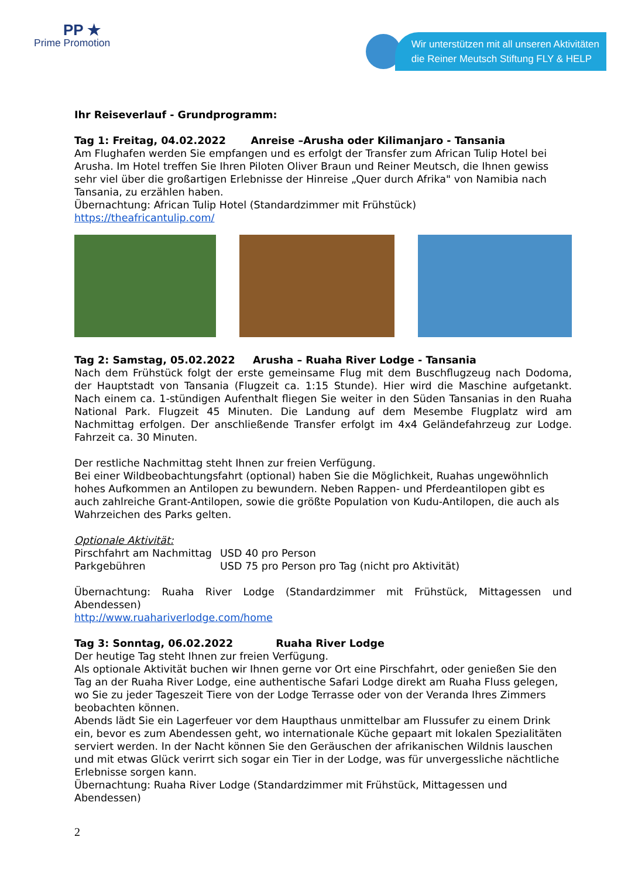PP ★
Prime Promotion
Wir unterstützen mit all unseren Aktivitäten
die Reiner Meutsch Stiftung FLY & HELP
Ihr Reiseverlauf - Grundprogramm:
Tag 1: Freitag, 04.02.2022 Anreise –Arusha oder Kilimanjaro - Tansania
Am Flughafen werden Sie empfangen und es erfolgt der Transfer zum African Tulip Hotel bei Arusha. Im Hotel treffen Sie Ihren Piloten Oliver Braun und Reiner Meutsch, die Ihnen gewiss sehr viel über die großartigen Erlebnisse der Hinreise „Quer durch Afrika" von Namibia nach Tansania, zu erzählen haben.
Übernachtung: African Tulip Hotel (Standardzimmer mit Frühstück)
https://theafricantulip.com/
Tag 2: Samstag, 05.02.2022 Arusha – Ruaha River Lodge - Tansania
Nach dem Frühstück folgt der erste gemeinsame Flug mit dem Buschflugzeug nach Dodoma, der Hauptstadt von Tansania (Flugzeit ca. 1:15 Stunde). Hier wird die Maschine aufgetankt. Nach einem ca. 1-stündigen Aufenthalt fliegen Sie weiter in den Süden Tansanias in den Ruaha National Park. Flugzeit 45 Minuten. Die Landung auf dem Mesembe Flugplatz wird am Nachmittag erfolgen. Der anschließende Transfer erfolgt im 4x4 Geländefahrzeug zur Lodge. Fahrzeit ca. 30 Minuten.
Der restliche Nachmittag steht Ihnen zur freien Verfügung.
Bei einer Wildbeobachtungsfahrt (optional) haben Sie die Möglichkeit, Ruahas ungewöhnlich hohes Aufkommen an Antilopen zu bewundern. Neben Rappen- und Pferdeantilopen gibt es auch zahlreiche Grant-Antilopen, sowie die größte Population von Kudu-Antilopen, die auch als Wahrzeichen des Parks gelten.
Optionale Aktivität:
| Pirschfahrt am Nachmittag | USD 40 pro Person |
| Parkgebühren | USD 75 pro Person pro Tag (nicht pro Aktivität) |
Übernachtung: Ruaha River Lodge (Standardzimmer mit Frühstück, Mittagessen und Abendessen)
http://www.ruahariverlodge.com/home
Tag 3: Sonntag, 06.02.2022 Ruaha River Lodge
Der heutige Tag steht Ihnen zur freien Verfügung.
Als optionale Aktivität buchen wir Ihnen gerne vor Ort eine Pirschfahrt, oder genießen Sie den Tag an der Ruaha River Lodge, eine authentische Safari Lodge direkt am Ruaha Fluss gelegen, wo Sie zu jeder Tageszeit Tiere von der Lodge Terrasse oder von der Veranda Ihres Zimmers beobachten können.
Abends lädt Sie ein Lagerfeuer vor dem Haupthaus unmittelbar am Flussufer zu einem Drink ein, bevor es zum Abendessen geht, wo internationale Küche gepaart mit lokalen Spezialitäten serviert werden. In der Nacht können Sie den Geräuschen der afrikanischen Wildnis lauschen und mit etwas Glück verirrt sich sogar ein Tier in der Lodge, was für unvergessliche nächtliche Erlebnisse sorgen kann.
Übernachtung: Ruaha River Lodge (Standardzimmer mit Frühstück, Mittagessen und Abendessen)
2